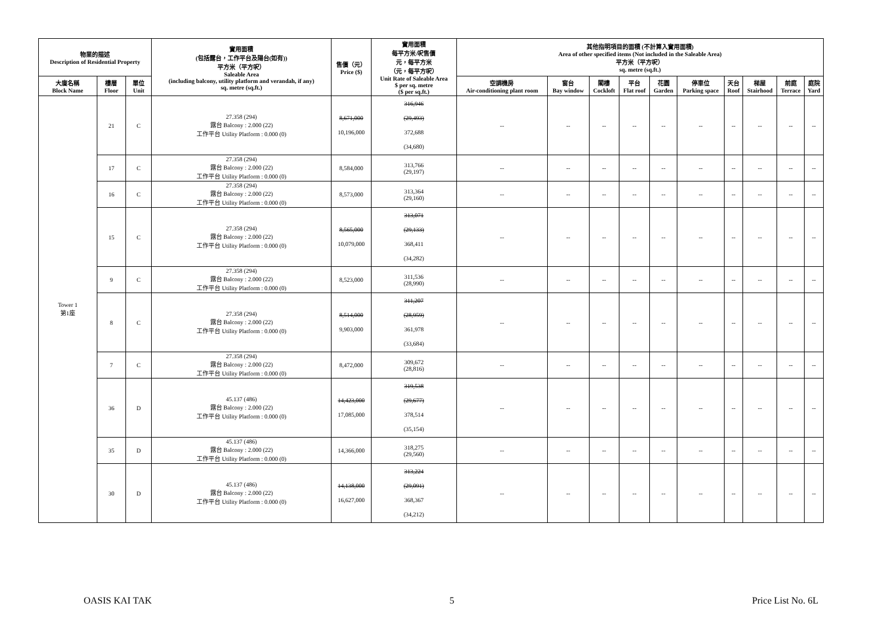| 物業的描述 Description of Residential Property | | | 實用面積 (包括露台，工作平台及陽台(如有)) 平方米（平方呎） Saleable Area (including balcony, utility platform and verandah, if any) sq. metre (sq.ft.) | 售價（元） Price ($) | 實用面積 每平方米/呎售價 元，每平方米 （元，每平方呎） Unit Rate of Saleable Area $ per sq. metre ($ per sq.ft.) | 其他指明項目的面積 (不計算入實用面積) Area of other specified items (Not included in the Saleable Area) 平方米（平方呎） sq. metre (sq.ft.) | | | | | | | | | |
| --- | --- | --- | --- | --- | --- | --- | --- | --- | --- | --- | --- | --- | --- | --- | --- |
| 大廈名稱 Block Name | 樓層 Floor | 單位 Unit | | | | 空調機房 Air-conditioning plant room | 窗台 Bay window | 閣樓 Cockloft | 平台 Flat roof | 花園 Garden | 停車位 Parking space | 天台 Roof | 梯屋 Stairhood | 前庭 Terrace | 庭院 Yard |
| Tower 1 第1座 | 21 | C | 27.358 (294) 露台 Balcony : 2.000 (22) 工作平台 Utility Platform : 0.000 (0) | 8,671,000 10,196,000 | 316,946 (29,493) 372,688 (34,680) | -- | -- | -- | -- | -- | -- | -- | -- | -- | -- |
| | 17 | C | 27.358 (294) 露台 Balcony : 2.000 (22) 工作平台 Utility Platform : 0.000 (0) | 8,584,000 | 313,766 (29,197) | -- | -- | -- | -- | -- | -- | -- | -- | -- | -- |
| | 16 | C | 27.358 (294) 露台 Balcony : 2.000 (22) 工作平台 Utility Platform : 0.000 (0) | 8,573,000 | 313,364 (29,160) | -- | -- | -- | -- | -- | -- | -- | -- | -- | -- |
| | 15 | C | 27.358 (294) 露台 Balcony : 2.000 (22) 工作平台 Utility Platform : 0.000 (0) | 8,565,000 10,079,000 | 313,071 (29,133) 368,411 (34,282) | -- | -- | -- | -- | -- | -- | -- | -- | -- | -- |
| | 9 | C | 27.358 (294) 露台 Balcony : 2.000 (22) 工作平台 Utility Platform : 0.000 (0) | 8,523,000 | 311,536 (28,990) | -- | -- | -- | -- | -- | -- | -- | -- | -- | -- |
| | 8 | C | 27.358 (294) 露台 Balcony : 2.000 (22) 工作平台 Utility Platform : 0.000 (0) | 8,514,000 9,903,000 | 311,207 (28,959) 361,978 (33,684) | -- | -- | -- | -- | -- | -- | -- | -- | -- | -- |
| | 7 | C | 27.358 (294) 露台 Balcony : 2.000 (22) 工作平台 Utility Platform : 0.000 (0) | 8,472,000 | 309,672 (28,816) | -- | -- | -- | -- | -- | -- | -- | -- | -- | -- |
| | 36 | D | 45.137 (486) 露台 Balcony : 2.000 (22) 工作平台 Utility Platform : 0.000 (0) | 14,423,000 17,085,000 | 319,538 (29,677) 378,514 (35,154) | -- | -- | -- | -- | -- | -- | -- | -- | -- | -- |
| | 35 | D | 45.137 (486) 露台 Balcony : 2.000 (22) 工作平台 Utility Platform : 0.000 (0) | 14,366,000 | 318,275 (29,560) | -- | -- | -- | -- | -- | -- | -- | -- | -- | -- |
| | 30 | D | 45.137 (486) 露台 Balcony : 2.000 (22) 工作平台 Utility Platform : 0.000 (0) | 14,138,000 16,627,000 | 313,224 (29,091) 368,367 (34,212) | -- | -- | -- | -- | -- | -- | -- | -- | -- | -- |
OASIS KAI TAK 5 Price List No. 6L